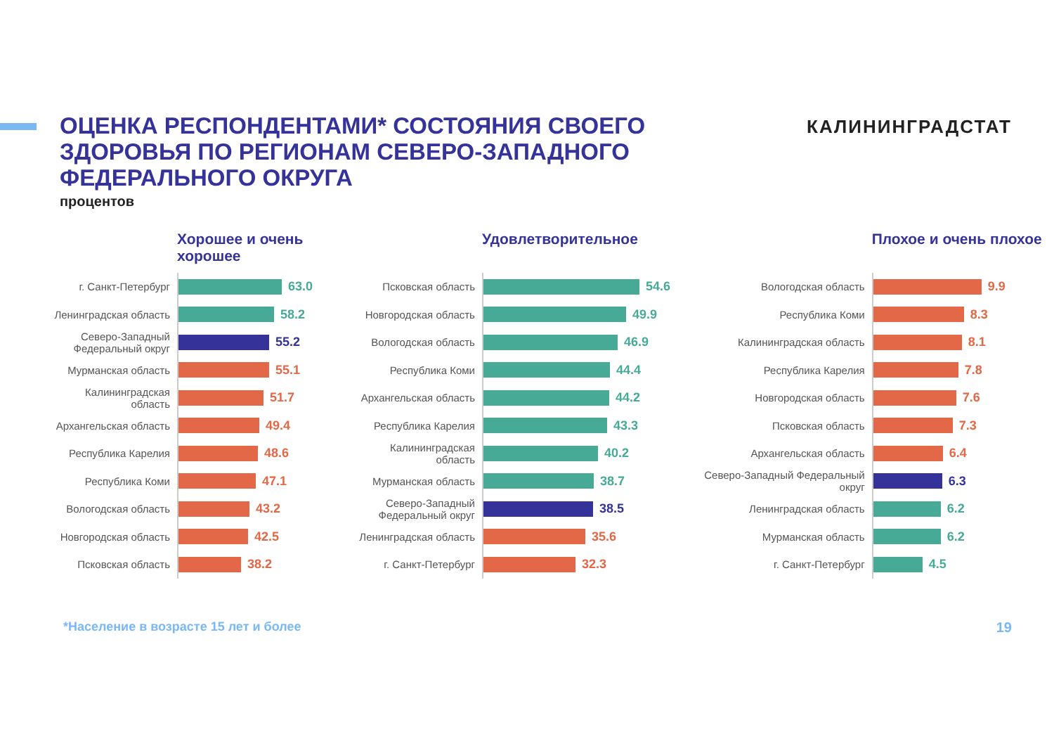ОЦЕНКА РЕСПОНДЕНТАМИ* СОСТОЯНИЯ СВОЕГО ЗДОРОВЬЯ ПО РЕГИОНАМ СЕВЕРО-ЗАПАДНОГО ФЕДЕРАЛЬНОГО ОКРУГА
процентов
КАЛИНИНГРАДСТАТ
Хорошее и очень хорошее
г. Санкт-Петербург
63.0
Ленинградская область
58.2
Северо-Западный Федеральный округ
55.2
Мурманская область
55.1
Калининградская область
51.7
Архангельская область
49.4
Республика Карелия
48.6
Республика Коми
47.1
Вологодская область
43.2
Новгородская область
42.5
Псковская область
38.2
Удовлетворительное
Псковская область
54.6
Новгородская область
49.9
Вологодская область
46.9
Республика Коми
44.4
Архангельская область
44.2
Республика Карелия
43.3
Калининградская область
40.2
Мурманская область
38.7
Северо-Западный Федеральный округ
38.5
Ленинградская область
35.6
г. Санкт-Петербург
32.3
Плохое и очень плохое
Вологодская область
9.9
Республика Коми
8.3
Калининградская область
8.1
Республика Карелия
7.8
Новгородская область
7.6
Псковская область
7.3
Архангельская область
6.4
Северо-Западный Федеральный округ
6.3
Ленинградская область
6.2
Мурманская область
6.2
г. Санкт-Петербург
4.5
*Население в возрасте 15 лет и более 19